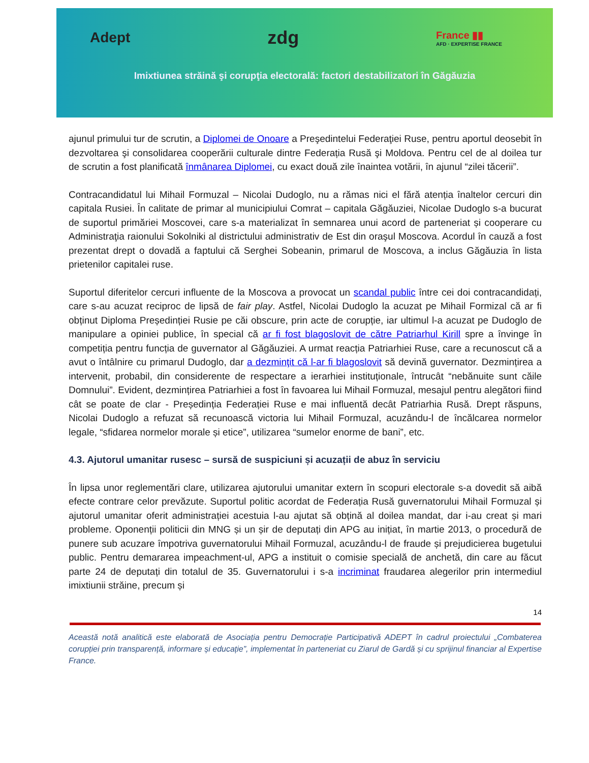Adept zdg France ▮▮
AFD · EXPERTISE FRANCE
Imixtiunea străină şi corupţia electorală: factori destabilizatori în Găgăuzia
ajunul primului tur de scrutin, a Diplomei de Onoare a Preşedintelui Federaţiei Ruse, pentru aportul deosebit în dezvoltarea şi consolidarea cooperării culturale dintre Federația Rusă şi Moldova. Pentru cel de al doilea tur de scrutin a fost planificată înmânarea Diplomei, cu exact două zile înaintea votării, în ajunul “zilei tăcerii”.
Contracandidatul lui Mihail Formuzal – Nicolai Dudoglo, nu a rămas nici el fără atenția înaltelor cercuri din capitala Rusiei. În calitate de primar al municipiului Comrat – capitala Găgăuziei, Nicolae Dudoglo s-a bucurat de suportul primăriei Moscovei, care s-a materializat în semnarea unui acord de parteneriat și cooperare cu Administraţia raionului Sokolniki al districtului administrativ de Est din oraşul Moscova. Acordul în cauză a fost prezentat drept o dovadă a faptului că Serghei Sobeanin, primarul de Moscova, a inclus Găgăuzia în lista prietenilor capitalei ruse.
Suportul diferitelor cercuri influente de la Moscova a provocat un scandal public între cei doi contracandidați, care s-au acuzat reciproc de lipsă de fair play. Astfel, Nicolai Dudoglo la acuzat pe Mihail Formizal că ar fi obținut Diploma Președinției Rusie pe căi obscure, prin acte de corupție, iar ultimul l-a acuzat pe Dudoglo de manipulare a opiniei publice, în special că ar fi fost blagoslovit de către Patriarhul Kirill spre a învinge în competiția pentru funcția de guvernator al Găgăuziei. A urmat reacția Patriarhiei Ruse, care a recunoscut că a avut o întâlnire cu primarul Dudoglo, dar a dezminţit că l-ar fi blagoslovit să devină guvernator. Dezmințirea a intervenit, probabil, din considerente de respectare a ierarhiei instituționale, întrucât “nebănuite sunt căile Domnului”. Evident, dezmințirea Patriarhiei a fost în favoarea lui Mihail Formuzal, mesajul pentru alegători fiind cât se poate de clar - Președinția Federației Ruse e mai influentă decât Patriarhia Rusă. Drept răspuns, Nicolai Dudoglo a refuzat să recunoască victoria lui Mihail Formuzal, acuzându-l de încălcarea normelor legale, “sfidarea normelor morale și etice”, utilizarea “sumelor enorme de bani”, etc.
4.3. Ajutorul umanitar rusesc – sursă de suspiciuni și acuzații de abuz în serviciu
În lipsa unor reglementări clare, utilizarea ajutorului umanitar extern în scopuri electorale s-a dovedit să aibă efecte contrare celor prevăzute. Suportul politic acordat de Federația Rusă guvernatorului Mihail Formuzal și ajutorul umanitar oferit administrației acestuia l-au ajutat să obțină al doilea mandat, dar i-au creat și mari probleme. Oponenții politicii din MNG și un șir de deputați din APG au inițiat, în martie 2013, o procedură de punere sub acuzare împotriva guvernatorului Mihail Formuzal, acuzându-l de fraude și prejudicierea bugetului public. Pentru demararea impeachment-ul, APG a instituit o comisie specială de anchetă, din care au făcut parte 24 de deputați din totalul de 35. Guvernatorului i s-a incriminat fraudarea alegerilor prin intermediul imixtiunii străine, precum și
14
Această notă analitică este elaborată de Asociația pentru Democrație Participativă ADEPT în cadrul proiectului „Combaterea corupției prin transparență, informare și educație”, implementat în parteneriat cu Ziarul de Gardă și cu sprijinul financiar al Expertise France.